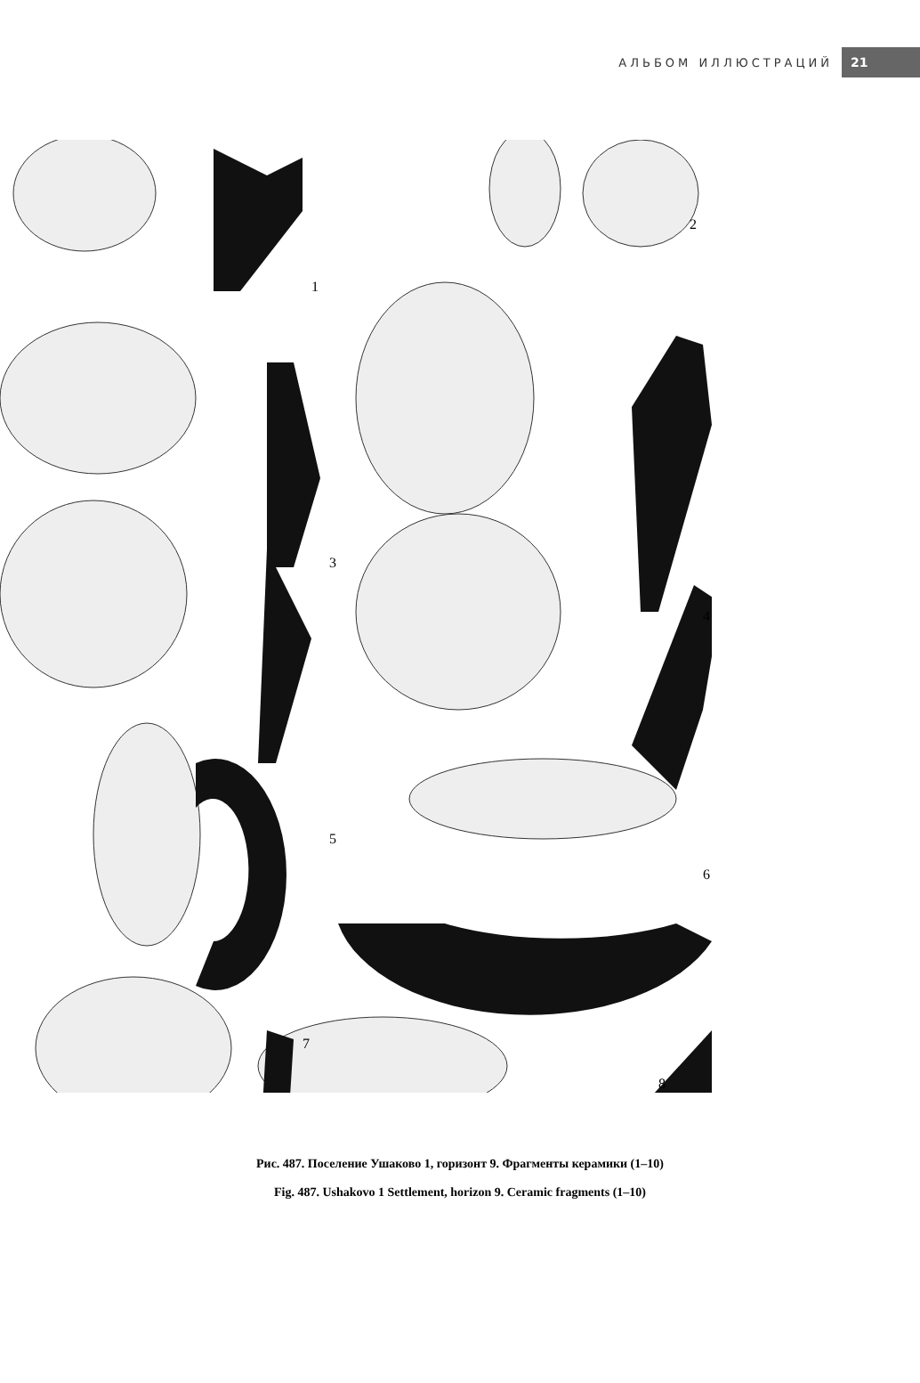АЛЬБОМ ИЛЛЮСТРАЦИЙ 21
1
2
3
4
5
6
7
8
Рис. 487. Поселение Ушаково 1, горизонт 9. Фрагменты керамики (1–10)
Fig. 487. Ushakovo 1 Settlement, horizon 9. Ceramic fragments (1–10)